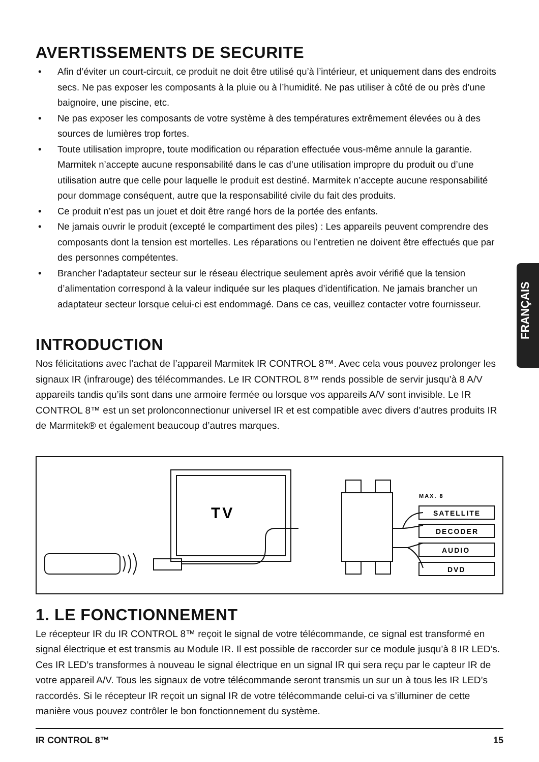AVERTISSEMENTS DE SECURITE
• Afin d’éviter un court-circuit, ce produit ne doit être utilisé qu’à l’intérieur, et uniquement dans des endroits secs. Ne pas exposer les composants à la pluie ou à l’humidité. Ne pas utiliser à côté de ou près d’une baignoire, une piscine, etc.
• Ne pas exposer les composants de votre système à des températures extrêmement élevées ou à des sources de lumières trop fortes.
• Toute utilisation impropre, toute modification ou réparation effectuée vous-même annule la garantie. Marmitek n’accepte aucune responsabilité dans le cas d’une utilisation impropre du produit ou d’une utilisation autre que celle pour laquelle le produit est destiné. Marmitek n’accepte aucune responsabilité pour dommage conséquent, autre que la responsabilité civile du fait des produits.
• Ce produit n’est pas un jouet et doit être rangé hors de la portée des enfants.
• Ne jamais ouvrir le produit (excepté le compartiment des piles) : Les appareils peuvent comprendre des composants dont la tension est mortelles. Les réparations ou l’entretien ne doivent être effectués que par des personnes compétentes.
• Brancher l’adaptateur secteur sur le réseau électrique seulement après avoir vérifié que la tension d’alimentation correspond à la valeur indiquée sur les plaques d’identification. Ne jamais brancher un adaptateur secteur lorsque celui-ci est endommagé. Dans ce cas, veuillez contacter votre fournisseur.
INTRODUCTION
Nos félicitations avec l’achat de l’appareil Marmitek IR CONTROL 8™. Avec cela vous pouvez prolonger les signaux IR (infrarouge) des télécommandes. Le IR CONTROL 8™ rends possible de servir jusqu’à 8 A/V appareils tandis qu’ils sont dans une armoire fermée ou lorsque vos appareils A/V sont invisible. Le IR CONTROL 8™ est un set prolonconnectionur universel IR et est compatible avec divers d’autres produits IR de Marmitek® et également beaucoup d’autres marques.
TV
MAX. 8
SATELLITE
DECODER
AUDIO
DVD
1. LE FONCTIONNEMENT
Le récepteur IR du IR CONTROL 8™ reçoit le signal de votre télécommande, ce signal est transformé en signal électrique et est transmis au Module IR. Il est possible de raccorder sur ce module jusqu’à 8 IR LED’s. Ces IR LED’s transformes à nouveau le signal électrique en un signal IR qui sera reçu par le capteur IR de votre appareil A/V. Tous les signaux de votre télécommande seront transmis un sur un à tous les IR LED’s raccordés. Si le récepteur IR reçoit un signal IR de votre télécommande celui-ci va s’illuminer de cette manière vous pouvez contrôler le bon fonctionnement du système.
FRANÇAIS
IR CONTROL 8™ 15